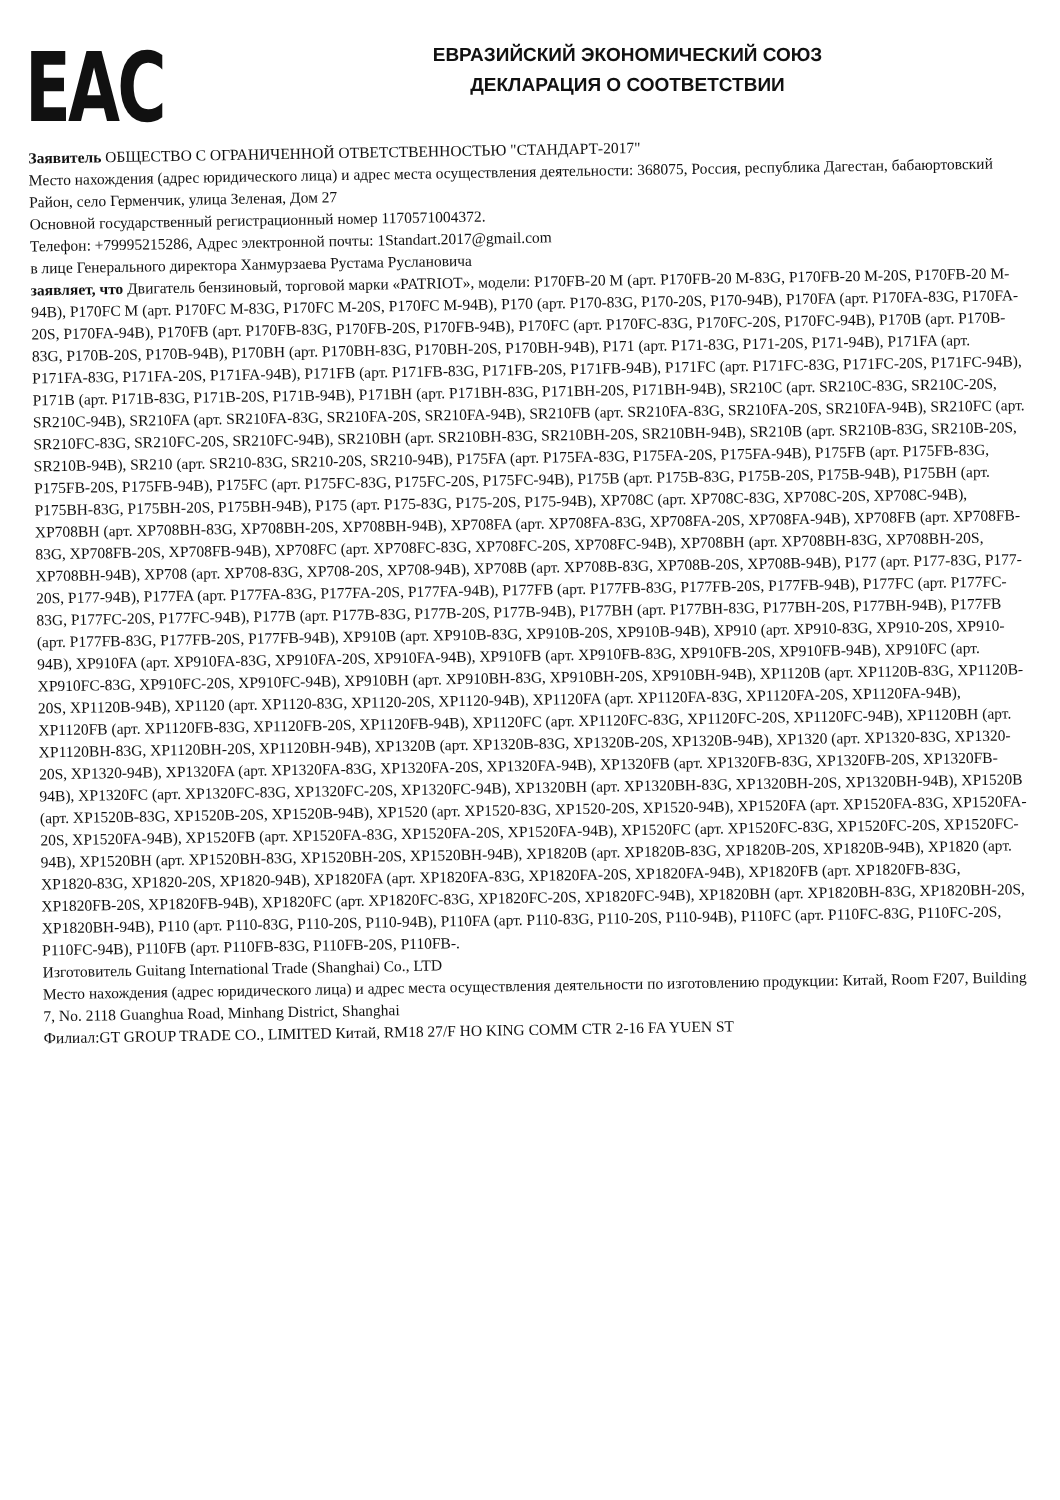EAC
ЕВРАЗИЙСКИЙ ЭКОНОМИЧЕСКИЙ СОЮЗ
ДЕКЛАРАЦИЯ О СООТВЕТСТВИИ
Заявитель ОБЩЕСТВО С ОГРАНИЧЕННОЙ ОТВЕТСТВЕННОСТЬЮ "СТАНДАРТ-2017"
Место нахождения (адрес юридического лица) и адрес места осуществления деятельности: 368075, Россия, республика Дагестан, бабаюртовский Район, село Герменчик, улица Зеленая, Дом 27
Основной государственный регистрационный номер 1170571004372.
Телефон: +79995215286, Адрес электронной почты: 1Standart.2017@gmail.com
в лице Генерального директора Ханмурзаева Рустама Руслановича
заявляет, что Двигатель бензиновый, торговой марки «PATRIOT», модели: P170FB-20 M (арт. P170FB-20 M-83G, P170FB-20 M-20S, P170FB-20 M-94B), P170FC M (арт. P170FC M-83G, P170FC M-20S, P170FC M-94B), P170 (арт. P170-83G, P170-20S, P170-94B), P170FA (арт. P170FA-83G, P170FA-20S, P170FA-94B), P170FB (арт. P170FB-83G, P170FB-20S, P170FB-94B), P170FC (арт. P170FC-83G, P170FC-20S, P170FC-94B), P170B (арт. P170B-83G, P170B-20S, P170B-94B), P170BH (арт. P170BH-83G, P170BH-20S, P170BH-94B), P171 (арт. P171-83G, P171-20S, P171-94B), P171FA (арт. P171FA-83G, P171FA-20S, P171FA-94B), P171FB (арт. P171FB-83G, P171FB-20S, P171FB-94B), P171FC (арт. P171FC-83G, P171FC-20S, P171FC-94B), P171B (арт. P171B-83G, P171B-20S, P171B-94B), P171BH (арт. P171BH-83G, P171BH-20S, P171BH-94B), SR210C (арт. SR210C-83G, SR210C-20S, SR210C-94B), SR210FA (арт. SR210FA-83G, SR210FA-20S, SR210FA-94B), SR210FB (арт. SR210FA-83G, SR210FA-20S, SR210FA-94B), SR210FC (арт. SR210FC-83G, SR210FC-20S, SR210FC-94B), SR210BH (арт. SR210BH-83G, SR210BH-20S, SR210BH-94B), SR210B (арт. SR210B-83G, SR210B-20S, SR210B-94B), SR210 (арт. SR210-83G, SR210-20S, SR210-94B), P175FA (арт. P175FA-83G, P175FA-20S, P175FA-94B), P175FB (арт. P175FB-83G, P175FB-20S, P175FB-94B), P175FC (арт. P175FC-83G, P175FC-20S, P175FC-94B), P175B (арт. P175B-83G, P175B-20S, P175B-94B), P175BH (арт. P175BH-83G, P175BH-20S, P175BH-94B), P175 (арт. P175-83G, P175-20S, P175-94B), XP708C (арт. XP708C-83G, XP708C-20S, XP708C-94B), XP708BH (арт. XP708BH-83G, XP708BH-20S, XP708BH-94B), XP708FA (арт. XP708FA-83G, XP708FA-20S, XP708FA-94B), XP708FB (арт. XP708FB-83G, XP708FB-20S, XP708FB-94B), XP708FC (арт. XP708FC-83G, XP708FC-20S, XP708FC-94B), XP708BH (арт. XP708BH-83G, XP708BH-20S, XP708BH-94B), XP708 (арт. XP708-83G, XP708-20S, XP708-94B), XP708B (арт. XP708B-83G, XP708B-20S, XP708B-94B), P177 (арт. P177-83G, P177-20S, P177-94B), P177FA (арт. P177FA-83G, P177FA-20S, P177FA-94B), P177FB (арт. P177FB-83G, P177FB-20S, P177FB-94B), P177FC (арт. P177FC-83G, P177FC-20S, P177FC-94B), P177B (арт. P177B-83G, P177B-20S, P177B-94B), P177BH (арт. P177BH-83G, P177BH-20S, P177BH-94B), P177FB (арт. P177FB-83G, P177FB-20S, P177FB-94B), XP910B (арт. XP910B-83G, XP910B-20S, XP910B-94B), XP910 (арт. XP910-83G, XP910-20S, XP910-94B), XP910FA (арт. XP910FA-83G, XP910FA-20S, XP910FA-94B), XP910FB (арт. XP910FB-83G, XP910FB-20S, XP910FB-94B), XP910FC (арт. XP910FC-83G, XP910FC-20S, XP910FC-94B), XP910BH (арт. XP910BH-83G, XP910BH-20S, XP910BH-94B), XP1120B (арт. XP1120B-83G, XP1120B-20S, XP1120B-94B), XP1120 (арт. XP1120-83G, XP1120-20S, XP1120-94B), XP1120FA (арт. XP1120FA-83G, XP1120FA-20S, XP1120FA-94B), XP1120FB (арт. XP1120FB-83G, XP1120FB-20S, XP1120FB-94B), XP1120FC (арт. XP1120FC-83G, XP1120FC-20S, XP1120FC-94B), XP1120BH (арт. XP1120BH-83G, XP1120BH-20S, XP1120BH-94B), XP1320B (арт. XP1320B-83G, XP1320B-20S, XP1320B-94B), XP1320 (арт. XP1320-83G, XP1320-20S, XP1320-94B), XP1320FA (арт. XP1320FA-83G, XP1320FA-20S, XP1320FA-94B), XP1320FB (арт. XP1320FB-83G, XP1320FB-20S, XP1320FB-94B), XP1320FC (арт. XP1320FC-83G, XP1320FC-20S, XP1320FC-94B), XP1320BH (арт. XP1320BH-83G, XP1320BH-20S, XP1320BH-94B), XP1520B (арт. XP1520B-83G, XP1520B-20S, XP1520B-94B), XP1520 (арт. XP1520-83G, XP1520-20S, XP1520-94B), XP1520FA (арт. XP1520FA-83G, XP1520FA-20S, XP1520FA-94B), XP1520FB (арт. XP1520FA-83G, XP1520FA-20S, XP1520FA-94B), XP1520FC (арт. XP1520FC-83G, XP1520FC-20S, XP1520FC-94B), XP1520BH (арт. XP1520BH-83G, XP1520BH-20S, XP1520BH-94B), XP1820B (арт. XP1820B-83G, XP1820B-20S, XP1820B-94B), XP1820 (арт. XP1820-83G, XP1820-20S, XP1820-94B), XP1820FA (арт. XP1820FA-83G, XP1820FA-20S, XP1820FA-94B), XP1820FB (арт. XP1820FB-83G, XP1820FB-20S, XP1820FB-94B), XP1820FC (арт. XP1820FC-83G, XP1820FC-20S, XP1820FC-94B), XP1820BH (арт. XP1820BH-83G, XP1820BH-20S, XP1820BH-94B), P110 (арт. P110-83G, P110-20S, P110-94B), P110FA (арт. P110-83G, P110-20S, P110-94B), P110FC (арт. P110FC-83G, P110FC-20S, P110FC-94B), P110FB (арт. P110FB-83G, P110FB-20S, P110FB-.
Изготовитель Guitang International Trade (Shanghai) Co., LTD
Место нахождения (адрес юридического лица) и адрес места осуществления деятельности по изготовлению продукции: Китай, Room F207, Building 7, No. 2118 Guanghua Road, Minhang District, Shanghai
Филиал:GT GROUP TRADE CO., LIMITED Китай, RM18 27/F HO KING COMM CTR 2-16 FA YUEN ST